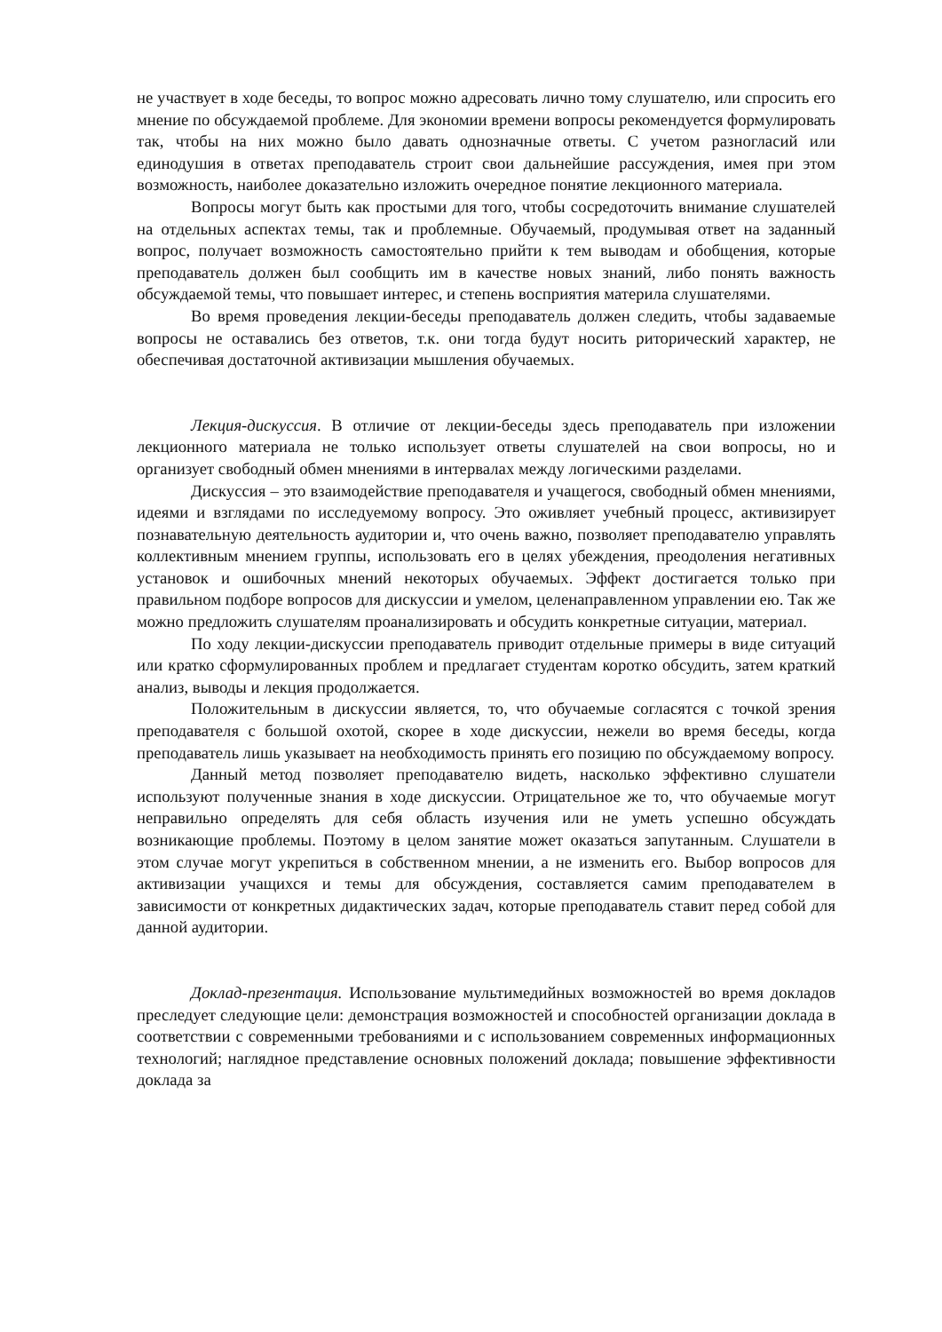не участвует в ходе беседы, то вопрос можно адресовать лично тому слушателю, или спросить его мнение по обсуждаемой проблеме. Для экономии времени вопросы рекомендуется формулировать так, чтобы на них можно было давать однозначные ответы. С учетом разногласий или единодушия в ответах преподаватель строит свои дальнейшие рассуждения, имея при этом возможность, наиболее доказательно изложить очередное понятие лекционного материала.
Вопросы могут быть как простыми для того, чтобы сосредоточить внимание слушателей на отдельных аспектах темы, так и проблемные. Обучаемый, продумывая ответ на заданный вопрос, получает возможность самостоятельно прийти к тем выводам и обобщения, которые преподаватель должен был сообщить им в качестве новых знаний, либо понять важность обсуждаемой темы, что повышает интерес, и степень восприятия материла слушателями.
Во время проведения лекции-беседы преподаватель должен следить, чтобы задаваемые вопросы не оставались без ответов, т.к. они тогда будут носить риторический характер, не обеспечивая достаточной активизации мышления обучаемых.
Лекция-дискуссия. В отличие от лекции-беседы здесь преподаватель при изложении лекционного материала не только использует ответы слушателей на свои вопросы, но и организует свободный обмен мнениями в интервалах между логическими разделами.
Дискуссия – это взаимодействие преподавателя и учащегося, свободный обмен мнениями, идеями и взглядами по исследуемому вопросу. Это оживляет учебный процесс, активизирует познавательную деятельность аудитории и, что очень важно, позволяет преподавателю управлять коллективным мнением группы, использовать его в целях убеждения, преодоления негативных установок и ошибочных мнений некоторых обучаемых. Эффект достигается только при правильном подборе вопросов для дискуссии и умелом, целенаправленном управлении ею. Так же можно предложить слушателям проанализировать и обсудить конкретные ситуации, материал.
По ходу лекции-дискуссии преподаватель приводит отдельные примеры в виде ситуаций или кратко сформулированных проблем и предлагает студентам коротко обсудить, затем краткий анализ, выводы и лекция продолжается.
Положительным в дискуссии является, то, что обучаемые согласятся с точкой зрения преподавателя с большой охотой, скорее в ходе дискуссии, нежели во время беседы, когда преподаватель лишь указывает на необходимость принять его позицию по обсуждаемому вопросу.
Данный метод позволяет преподавателю видеть, насколько эффективно слушатели используют полученные знания в ходе дискуссии. Отрицательное же то, что обучаемые могут неправильно определять для себя область изучения или не уметь успешно обсуждать возникающие проблемы. Поэтому в целом занятие может оказаться запутанным. Слушатели в этом случае могут укрепиться в собственном мнении, а не изменить его. Выбор вопросов для активизации учащихся и темы для обсуждения, составляется самим преподавателем в зависимости от конкретных дидактических задач, которые преподаватель ставит перед собой для данной аудитории.
Доклад-презентация. Использование мультимедийных возможностей во время докладов преследует следующие цели: демонстрация возможностей и способностей организации доклада в соответствии с современными требованиями и с использованием современных информационных технологий; наглядное представление основных положений доклада; повышение эффективности доклада за